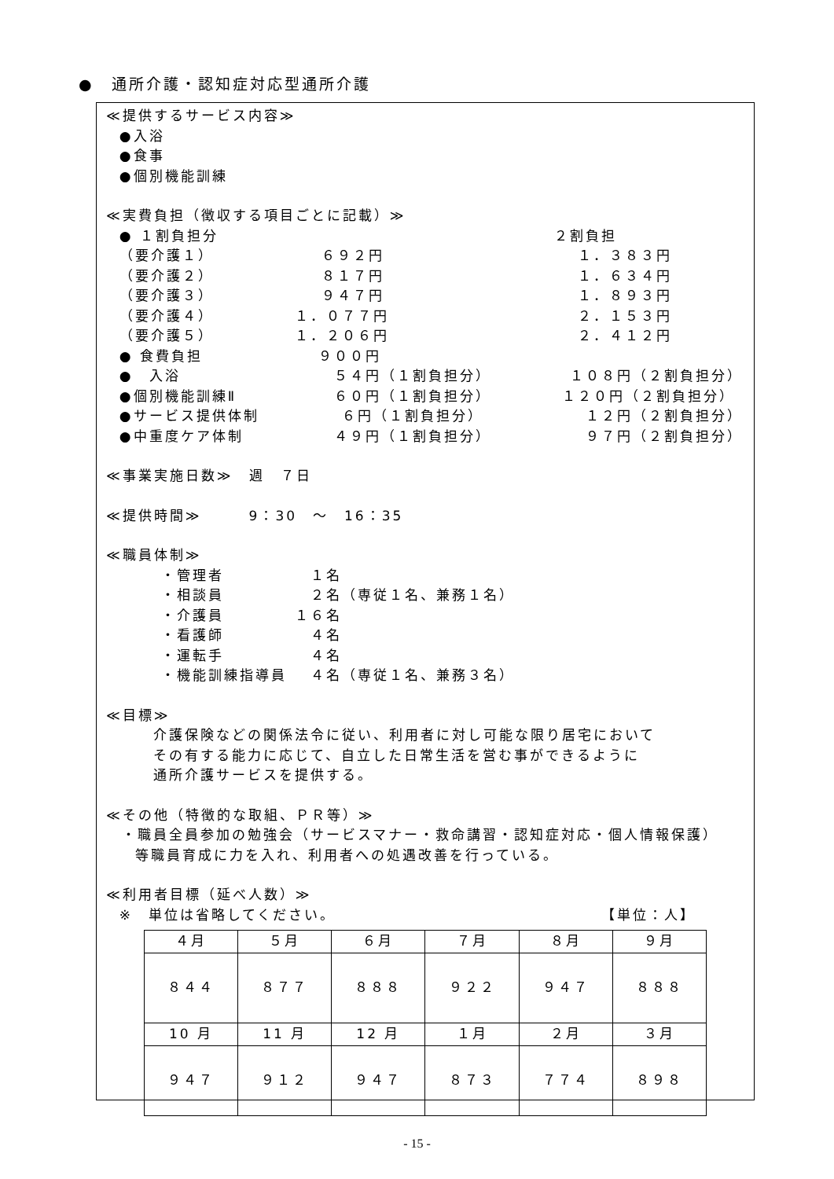●　通所介護・認知症対応型通所介護
≪提供するサービス内容≫
●入浴
●食事
●個別機能訓練
≪実費負担（徴収する項目ごとに記載）≫
● １割負担分 ２割負担
（要介護１） ６９２円 １．３８３円
（要介護２） ８１７円 １．６３４円
（要介護３） ９４７円 １．８９３円
（要介護４） １．０７７円 ２．１５３円
（要介護５） １．２０６円 ２．４１２円
● 食費負担 ９００円
●　入浴 ５４円（１割負担分） １０８円（２割負担分）
●個別機能訓練Ⅱ ６０円（１割負担分） １２０円（２割負担分）
●サービス提供体制 ６円（１割負担分） １２円（２割負担分）
●中重度ケア体制 ４９円（１割負担分） ９７円（２割負担分）
≪事業実施日数≫　週　７日
≪提供時間≫　　　9：30　～　16：35
≪職員体制≫
・管理者 １名
・相談員 ２名（専従１名、兼務１名）
・介護員 １６名
・看護師 ４名
・運転手 ４名
・機能訓練指導員 ４名（専従１名、兼務３名）
≪目標≫
介護保険などの関係法令に従い、利用者に対し可能な限り居宅において
その有する能力に応じて、自立した日常生活を営む事ができるように
通所介護サービスを提供する。
≪その他（特徴的な取組、ＰＲ等）≫
・職員全員参加の勉強会（サービスマナー・救命講習・認知症対応・個人情報保護）
等職員育成に力を入れ、利用者への処遇改善を行っている。
≪利用者目標（延べ人数）≫
※　単位は省略してください。 【単位：人】
| ４月 | ５月 | ６月 | ７月 | ８月 | ９月 |
| ８４４ | ８７７ | ８８８ | ９２２ | ９４７ | ８８８ |
| 10 月 | 11 月 | 12 月 | １月 | ２月 | ３月 |
| ９４７ | ９１２ | ９４７ | ８７３ | ７７４ | ８９８ |
- 15 -